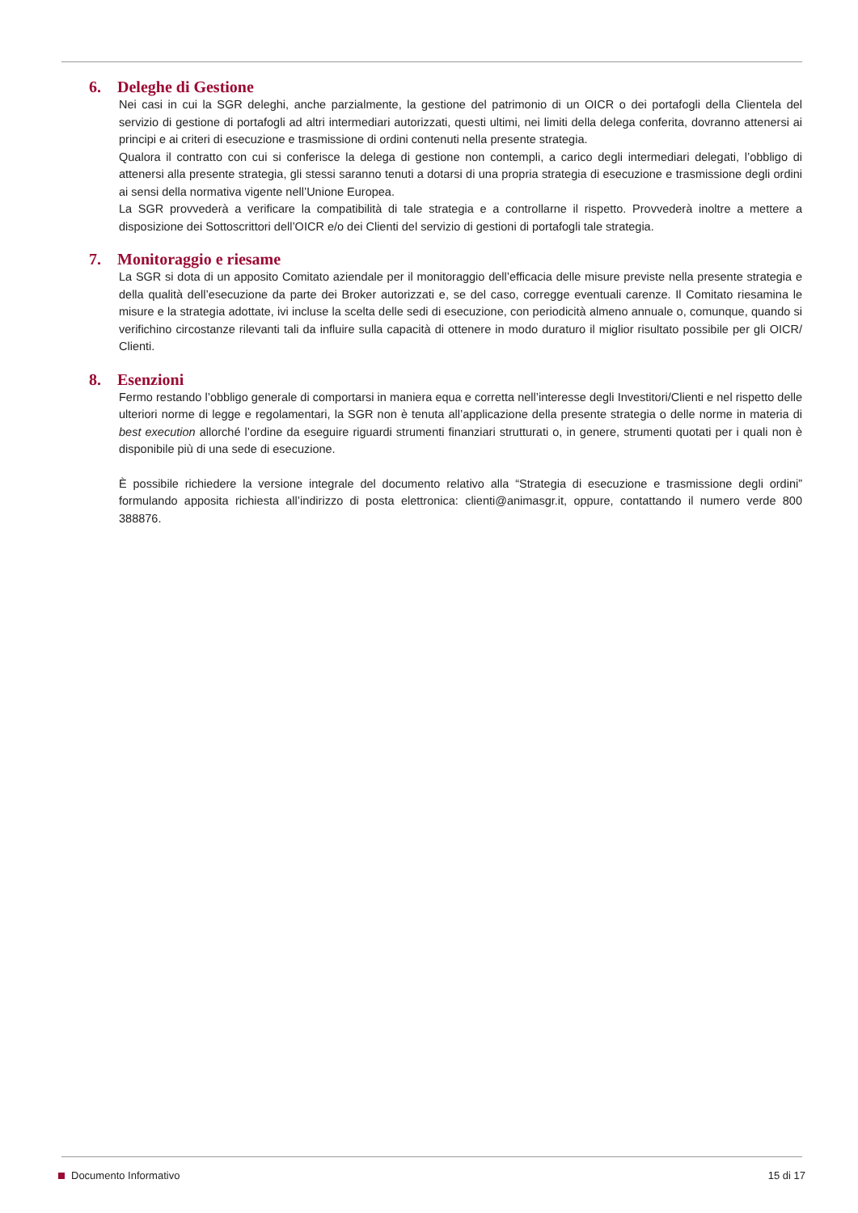6. Deleghe di Gestione
Nei casi in cui la SGR deleghi, anche parzialmente, la gestione del patrimonio di un OICR o dei portafogli della Clientela del servizio di gestione di portafogli ad altri intermediari autorizzati, questi ultimi, nei limiti della delega conferita, dovranno attenersi ai principi e ai criteri di esecuzione e trasmissione di ordini contenuti nella presente strategia.
Qualora il contratto con cui si conferisce la delega di gestione non contempli, a carico degli intermediari delegati, l’obbligo di attenersi alla presente strategia, gli stessi saranno tenuti a dotarsi di una propria strategia di esecuzione e trasmissione degli ordini ai sensi della normativa vigente nell’Unione Europea.
La SGR provvederà a verificare la compatibilità di tale strategia e a controllarne il rispetto. Provvederà inoltre a mettere a disposizione dei Sottoscrittori dell’OICR e/o dei Clienti del servizio di gestioni di portafogli tale strategia.
7. Monitoraggio e riesame
La SGR si dota di un apposito Comitato aziendale per il monitoraggio dell’efficacia delle misure previste nella presente strategia e della qualità dell’esecuzione da parte dei Broker autorizzati e, se del caso, corregge eventuali carenze. Il Comitato riesamina le misure e la strategia adottate, ivi incluse la scelta delle sedi di esecuzione, con periodicità almeno annuale o, comunque, quando si verifichino circostanze rilevanti tali da influire sulla capacità di ottenere in modo duraturo il miglior risultato possibile per gli OICR/ Clienti.
8. Esenzioni
Fermo restando l’obbligo generale di comportarsi in maniera equa e corretta nell’interesse degli Investitori/Clienti e nel rispetto delle ulteriori norme di legge e regolamentari, la SGR non è tenuta all’applicazione della presente strategia o delle norme in materia di best execution allorché l’ordine da eseguire riguardi strumenti finanziari strutturati o, in genere, strumenti quotati per i quali non è disponibile più di una sede di esecuzione.
È possibile richiedere la versione integrale del documento relativo alla “Strategia di esecuzione e trasmissione degli ordini” formulando apposita richiesta all’indirizzo di posta elettronica: clienti@animasgr.it, oppure, contattando il numero verde 800 388876.
Documento Informativo 15 di 17